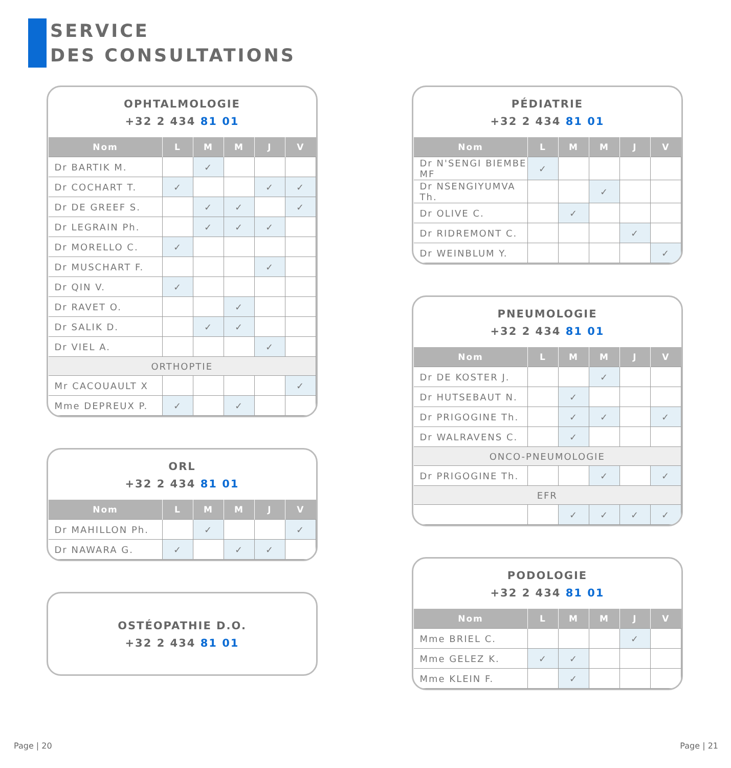SERVICE
DES CONSULTATIONS
OPHTALMOLOGIE
+32 2 434 81 01
| Nom | L | M | M | J | V |
| --- | --- | --- | --- | --- | --- |
| Dr BARTIK M. | | ✓ | | | |
| Dr COCHART T. | ✓ | | | ✓ | ✓ |
| Dr DE GREEF S. | | ✓ | ✓ | | ✓ |
| Dr LEGRAIN Ph. | | ✓ | ✓ | ✓ | |
| Dr MORELLO C. | ✓ | | | | |
| Dr MUSCHART F. | | | | ✓ | |
| Dr QIN V. | ✓ | | | | |
| Dr RAVET O. | | | ✓ | | |
| Dr SALIK D. | | ✓ | ✓ | | |
| Dr VIEL A. | | | | ✓ | |
| ORTHOPTIE | | | | | |
| Mr CACOUAULT X | | | | | ✓ |
| Mme DEPREUX P. | ✓ | | ✓ | | |
ORL
+32 2 434 81 01
| Nom | L | M | M | J | V |
| --- | --- | --- | --- | --- | --- |
| Dr MAHILLON Ph. | | ✓ | | | ✓ |
| Dr NAWARA G. | ✓ | | ✓ | ✓ | |
OSTÉOPATHIE D.O.
+32 2 434 81 01
PÉDIATRIE
+32 2 434 81 01
| Nom | L | M | M | J | V |
| --- | --- | --- | --- | --- | --- |
| Dr N'SENGI BIEMBE MF | ✓ | | | | |
| Dr NSENGIYUMVA Th. | | | ✓ | | |
| Dr OLIVE C. | | ✓ | | | |
| Dr RIDREMONT C. | | | | ✓ | |
| Dr WEINBLUM Y. | | | | | ✓ |
PNEUMOLOGIE
+32 2 434 81 01
| Nom | L | M | M | J | V |
| --- | --- | --- | --- | --- | --- |
| Dr DE KOSTER J. | | | ✓ | | |
| Dr HUTSEBAUT N. | | ✓ | | | |
| Dr PRIGOGINE Th. | | ✓ | ✓ | | ✓ |
| Dr WALRAVENS C. | | ✓ | | | |
| ONCO-PNEUMOLOGIE | | | | | |
| Dr PRIGOGINE Th. | | | ✓ | | ✓ |
| EFR | | | | | |
| | | ✓ | ✓ | ✓ | ✓ |
PODOLOGIE
+32 2 434 81 01
| Nom | L | M | M | J | V |
| --- | --- | --- | --- | --- | --- |
| Mme BRIEL C. | | | | ✓ | |
| Mme GELEZ K. | ✓ | ✓ | | | |
| Mme KLEIN F. | | ✓ | | | |
Page | 20 Page | 21